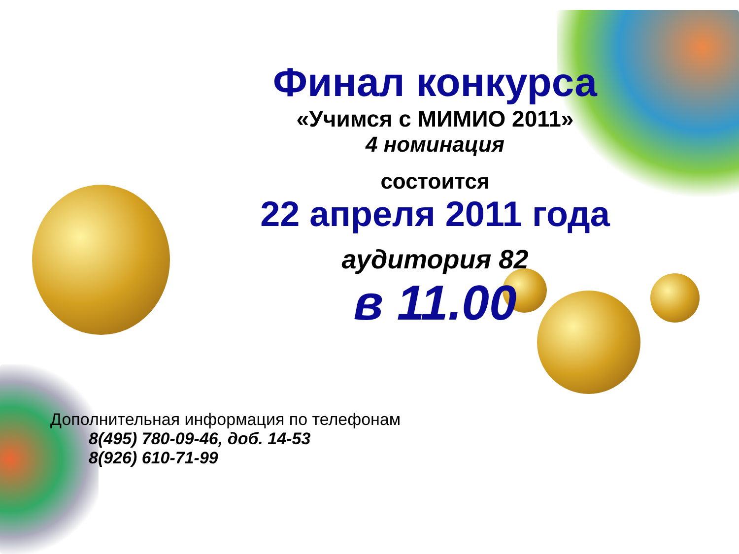Финал конкурса
«Учимся с МИМИО 2011»
4 номинация
состоится
22 апреля 2011 года
аудитория 82
в 11.00
Дополнительная информация по телефонам
8(495) 780-09-46, доб. 14-53
8(926) 610-71-99